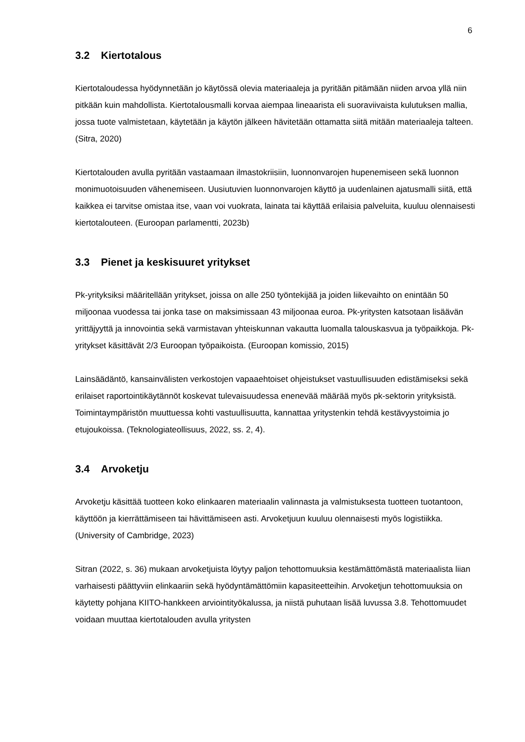6
3.2 Kiertotalous
Kiertotaloudessa hyödynnetään jo käytössä olevia materiaaleja ja pyritään pitämään niiden arvoa yllä niin pitkään kuin mahdollista. Kiertotalousmalli korvaa aiempaa lineaarista eli suoraviivaista kulutuksen mallia, jossa tuote valmistetaan, käytetään ja käytön jälkeen hävitetään ottamatta siitä mitään materiaaleja talteen. (Sitra, 2020)
Kiertotalouden avulla pyritään vastaamaan ilmastokriisiin, luonnonvarojen hupenemiseen sekä luonnon monimuotoisuuden vähenemiseen. Uusiutuvien luonnonvarojen käyttö ja uudenlainen ajatusmalli siitä, että kaikkea ei tarvitse omistaa itse, vaan voi vuokrata, lainata tai käyttää erilaisia palveluita, kuuluu olennaisesti kiertotalouteen. (Euroopan parlamentti, 2023b)
3.3 Pienet ja keskisuuret yritykset
Pk-yrityksiksi määritellään yritykset, joissa on alle 250 työntekijää ja joiden liikevaihto on enintään 50 miljoonaa vuodessa tai jonka tase on maksimissaan 43 miljoonaa euroa. Pk-yritysten katsotaan lisäävän yrittäjyyttä ja innovointia sekä varmistavan yhteiskunnan vakautta luomalla talouskasvua ja työpaikkoja. Pk-yritykset käsittävät 2/3 Euroopan työpaikoista. (Euroopan komissio, 2015)
Lainsäädäntö, kansainvälisten verkostojen vapaaehtoiset ohjeistukset vastuullisuuden edistämiseksi sekä erilaiset raportointikäytännöt koskevat tulevaisuudessa enenevää määrää myös pk-sektorin yrityksistä. Toimintaympäristön muuttuessa kohti vastuullisuutta, kannattaa yritystenkin tehdä kestävyystoimia jo etujoukoissa. (Teknologiateollisuus, 2022, ss. 2, 4).
3.4 Arvoketju
Arvoketju käsittää tuotteen koko elinkaaren materiaalin valinnasta ja valmistuksesta tuotteen tuotantoon, käyttöön ja kierrättämiseen tai hävittämiseen asti. Arvoketjuun kuuluu olennaisesti myös logistiikka. (University of Cambridge, 2023)
Sitran (2022, s. 36) mukaan arvoketjuista löytyy paljon tehottomuuksia kestämättömästä materiaalista liian varhaisesti päättyviin elinkaariin sekä hyödyntämättömiin kapasiteetteihin. Arvoketjun tehottomuuksia on käytetty pohjana KIITO-hankkeen arviointityökalussa, ja niistä puhutaan lisää luvussa 3.8. Tehottomuudet voidaan muuttaa kiertotalouden avulla yritysten